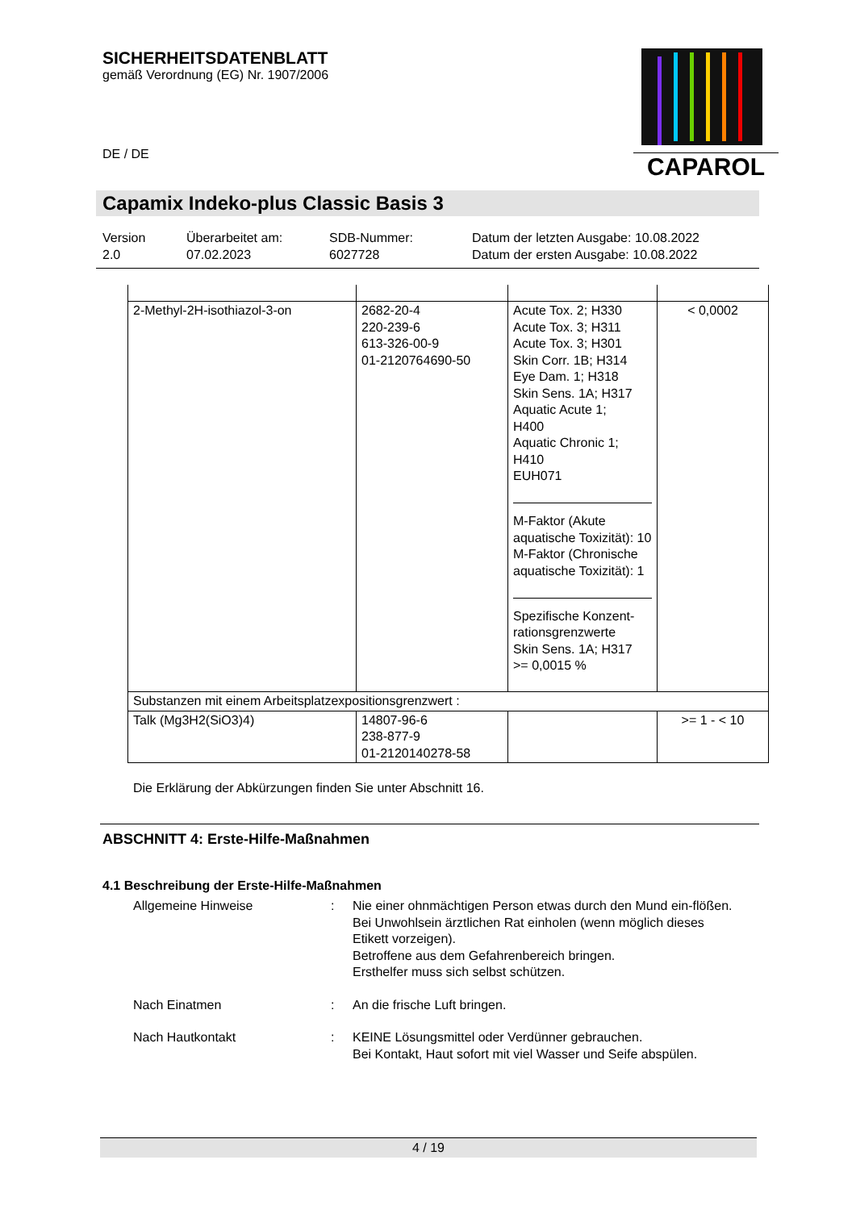CAPAROL
SICHERHEITSDATENBLATT
gemäß Verordnung (EG) Nr. 1907/2006
DE / DE
Capamix Indeko-plus Classic Basis 3
Version
2.0
Überarbeitet am:
07.02.2023
SDB-Nummer:
6027728
Datum der letzten Ausgabe: 10.08.2022
Datum der ersten Ausgabe: 10.08.2022
| 2-Methyl-2H-isothiazol-3-on | 2682-20-4 220-239-6 613-326-00-9 01-2120764690-50 | Acute Tox. 2; H330 Acute Tox. 3; H311 Acute Tox. 3; H301 Skin Corr. 1B; H314 Eye Dam. 1; H318 Skin Sens. 1A; H317 Aquatic Acute 1; H400 Aquatic Chronic 1; H410 EUH071 M-Faktor (Akute aquatische Toxizität): 10 M-Faktor (Chronische aquatische Toxizität): 1 Spezifische Konzent-rationsgrenzwerte Skin Sens. 1A; H317 >= 0,0015 % | < 0,0002 |
| Substanzen mit einem Arbeitsplatzexpositionsgrenzwert : | | | |
| Talk (Mg3H2(SiO3)4) | 14807-96-6 238-877-9 01-2120140278-58 | | >= 1 - < 10 |
Die Erklärung der Abkürzungen finden Sie unter Abschnitt 16.
ABSCHNITT 4: Erste-Hilfe-Maßnahmen
4.1 Beschreibung der Erste-Hilfe-Maßnahmen
Allgemeine Hinweise : Nie einer ohnmächtigen Person etwas durch den Mund ein-flößen.
Bei Unwohlsein ärztlichen Rat einholen (wenn möglich dieses Etikett vorzeigen).
Betroffene aus dem Gefahrenbereich bringen.
Ersthelfer muss sich selbst schützen.
Nach Einatmen : An die frische Luft bringen.
Nach Hautkontakt : KEINE Lösungsmittel oder Verdünner gebrauchen.
Bei Kontakt, Haut sofort mit viel Wasser und Seife abspülen.
4 / 19